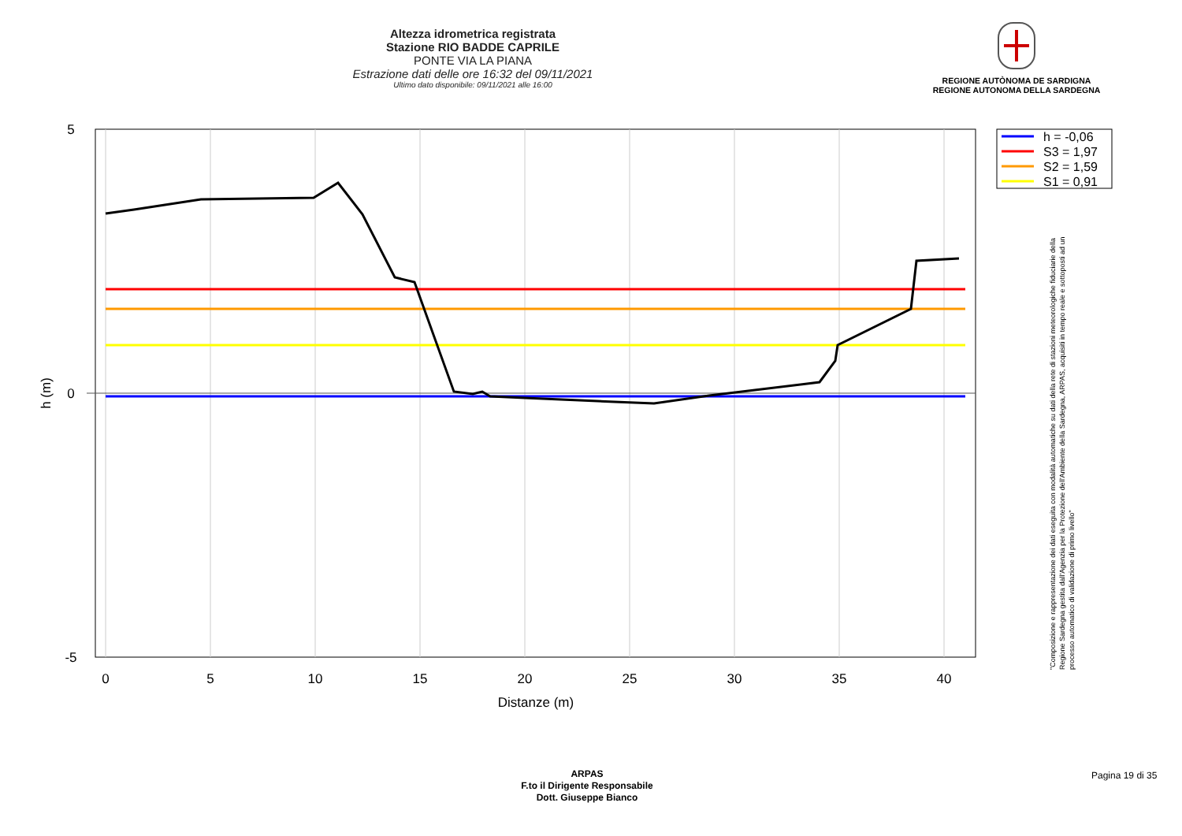Altezza idrometrica registrata
Stazione RIO BADDE CAPRILE
PONTE VIA LA PIANA
Estrazione dati delle ore 16:32 del 09/11/2021
Ultimo dato disponibile: 09/11/2021 alle 16:00
REGIONE AUTÒNOMA DE SARDIGNA
REGIONE AUTONOMA DELLA SARDEGNA
5
0
-5
0
5
10
15
20
25
30
35
40
Distanze (m)
h (m)
h = -0,06
S3 = 1,97
S2 = 1,59
S1 = 0,91
"Composizione e rappresentazione dei dati eseguita con modalità automatiche su dati della rete di stazioni meteorologiche fiduciarie della Regione Sardegna gestita dall'Agenzia per la Protezione dell'Ambiente della Sardegna, ARPAS, acquisiti in tempo reale e sottoposti ad un processo automatico di validazione di primo livello"
ARPAS
F.to il Dirigente Responsabile
Dott. Giuseppe Bianco
Pagina 19 di 35